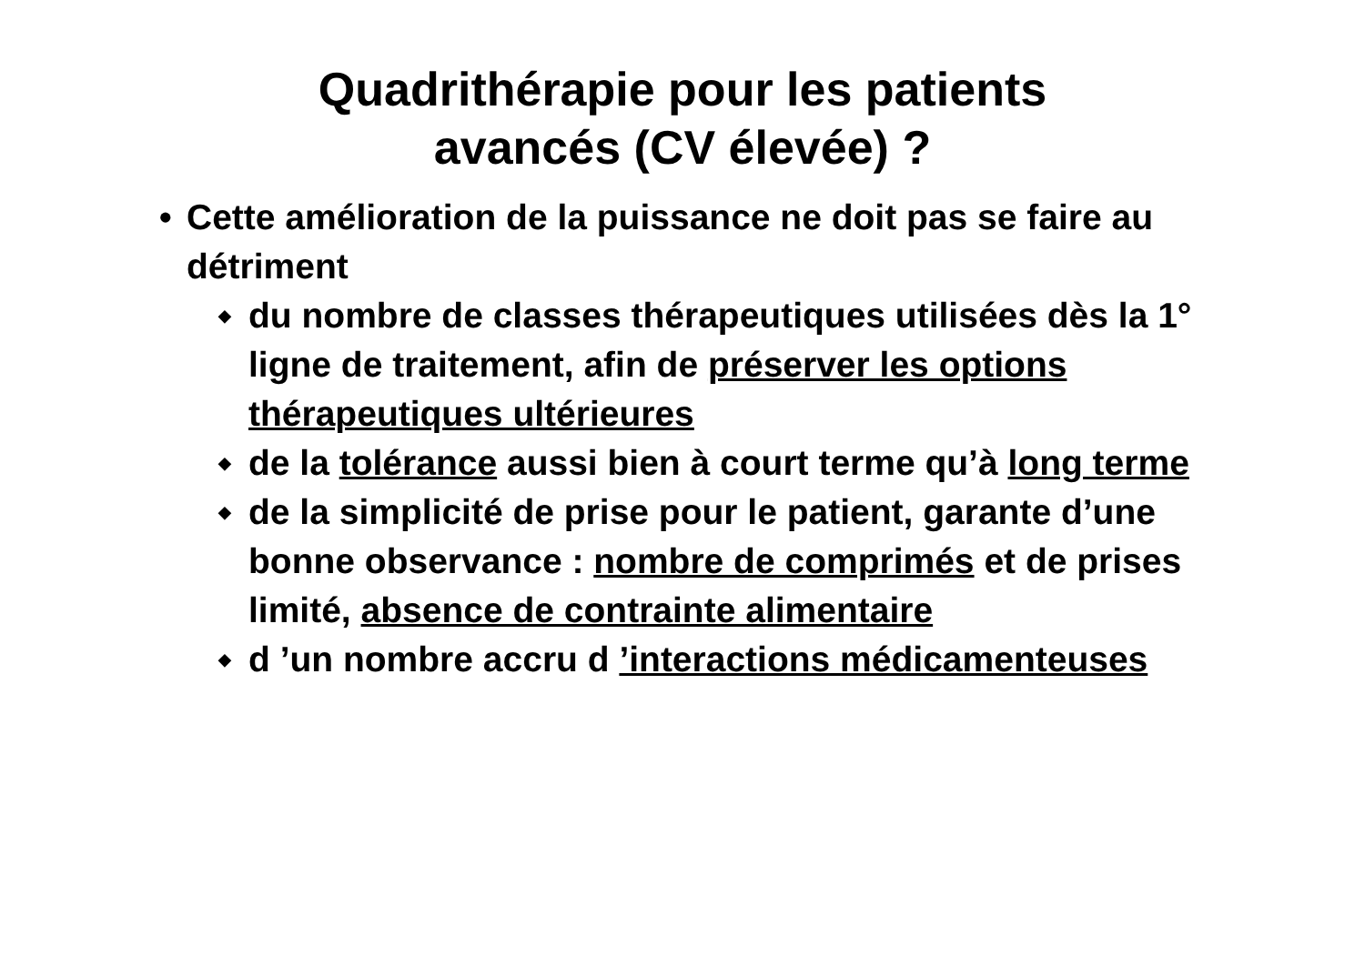Quadrithérapie pour les patients
avancés (CV élevée) ?
• Cette amélioration de la puissance ne doit pas se faire au détriment
◆ du nombre de classes thérapeutiques utilisées dès la 1° ligne de traitement, afin de préserver les options thérapeutiques ultérieures
◆ de la tolérance aussi bien à court terme qu’à long terme
◆ de la simplicité de prise pour le patient, garante d’une bonne observance : nombre de comprimés et de prises limité, absence de contrainte alimentaire
◆ d ’un nombre accru d ’interactions médicamenteuses